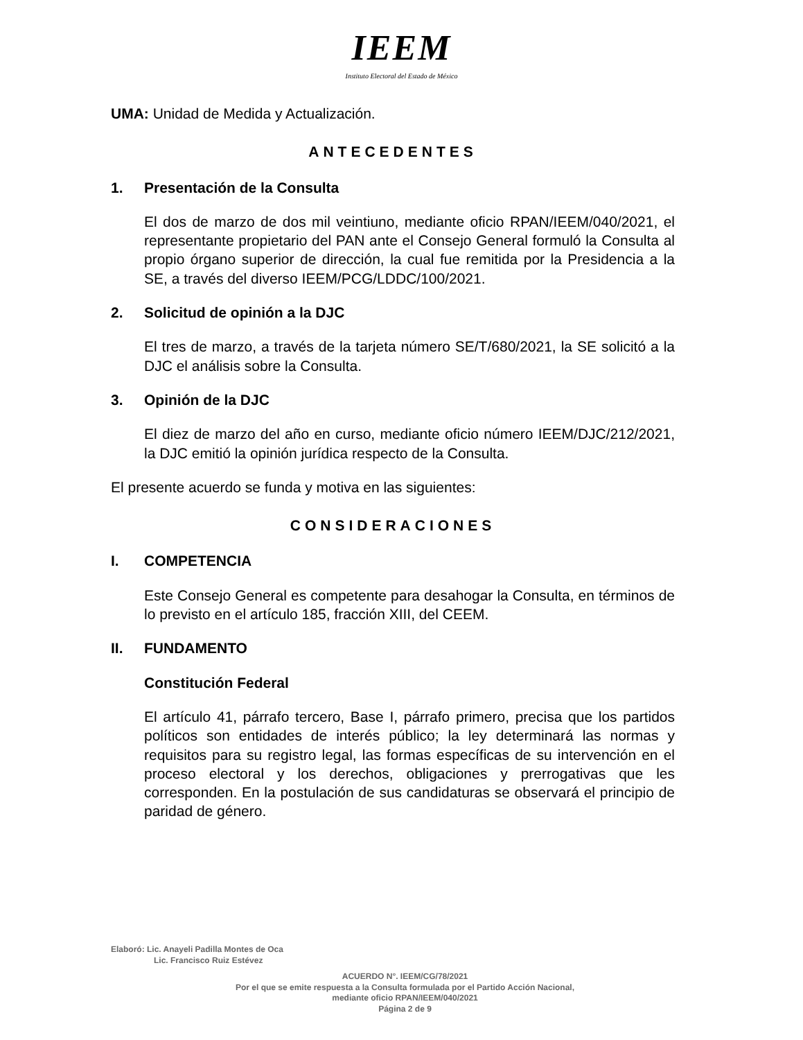IEEM
Instituto Electoral del Estado de México
UMA: Unidad de Medida y Actualización.
ANTECEDENTES
1. Presentación de la Consulta
El dos de marzo de dos mil veintiuno, mediante oficio RPAN/IEEM/040/2021, el representante propietario del PAN ante el Consejo General formuló la Consulta al propio órgano superior de dirección, la cual fue remitida por la Presidencia a la SE, a través del diverso IEEM/PCG/LDDC/100/2021.
2. Solicitud de opinión a la DJC
El tres de marzo, a través de la tarjeta número SE/T/680/2021, la SE solicitó a la DJC el análisis sobre la Consulta.
3. Opinión de la DJC
El diez de marzo del año en curso, mediante oficio número IEEM/DJC/212/2021, la DJC emitió la opinión jurídica respecto de la Consulta.
El presente acuerdo se funda y motiva en las siguientes:
CONSIDERACIONES
I. COMPETENCIA
Este Consejo General es competente para desahogar la Consulta, en términos de lo previsto en el artículo 185, fracción XIII, del CEEM.
II. FUNDAMENTO
Constitución Federal
El artículo 41, párrafo tercero, Base I, párrafo primero, precisa que los partidos políticos son entidades de interés público; la ley determinará las normas y requisitos para su registro legal, las formas específicas de su intervención en el proceso electoral y los derechos, obligaciones y prerrogativas que les corresponden. En la postulación de sus candidaturas se observará el principio de paridad de género.
Elaboró: Lic. Anayeli Padilla Montes de Oca
Lic. Francisco Ruiz Estévez
ACUERDO N°. IEEM/CG/78/2021
Por el que se emite respuesta a la Consulta formulada por el Partido Acción Nacional,
mediante oficio RPAN/IEEM/040/2021
Página 2 de 9